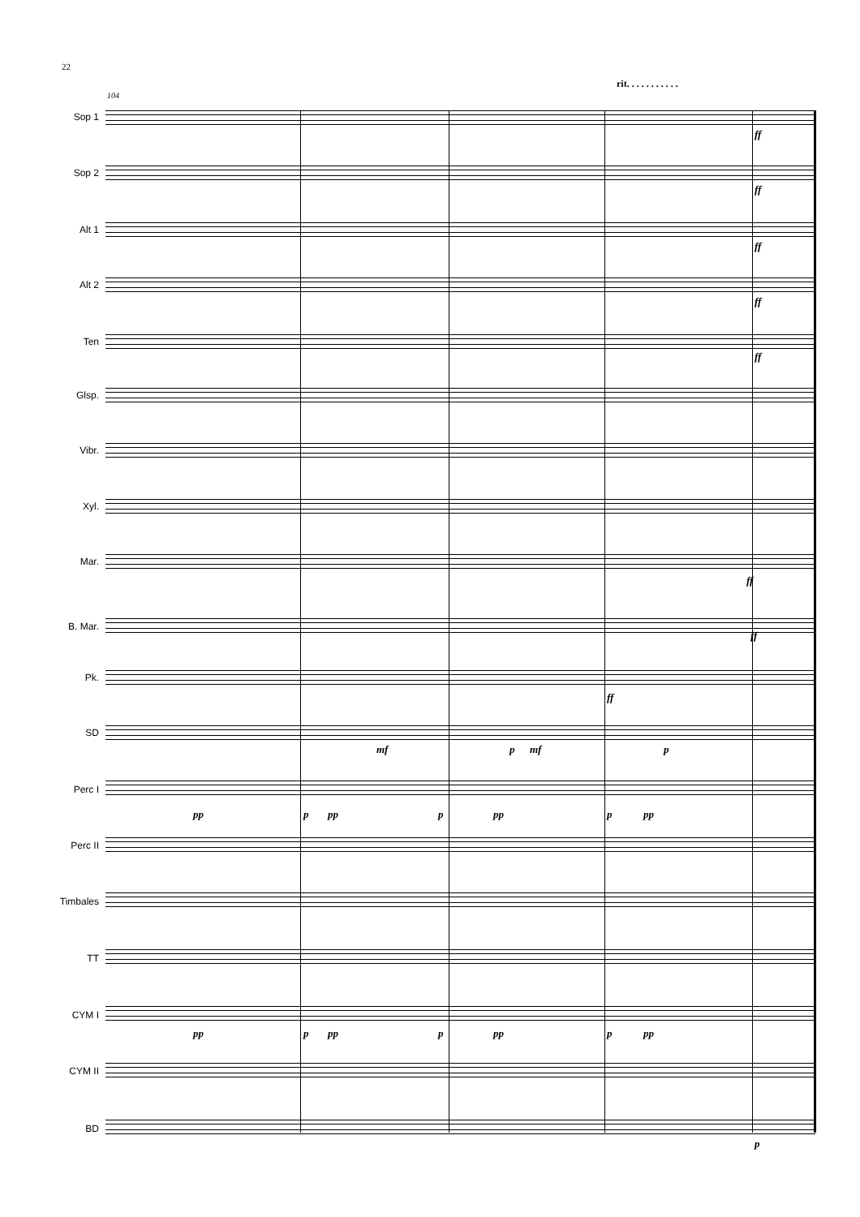22
104
rit. . . . . . . . . . .
Sop 1
Sop 2
Alt 1
Alt 2
Ten
Glsp.
Vibr.
Xyl.
Mar.
B. Mar.
Pk.
SD
Perc I
Perc II
Timbales
TT
CYM I
CYM II
BD
ff
ff
ff
ff
ff
ff
ff
ff
mf p mf p
pp p pp p pp p pp
pp p pp p pp p pp
p